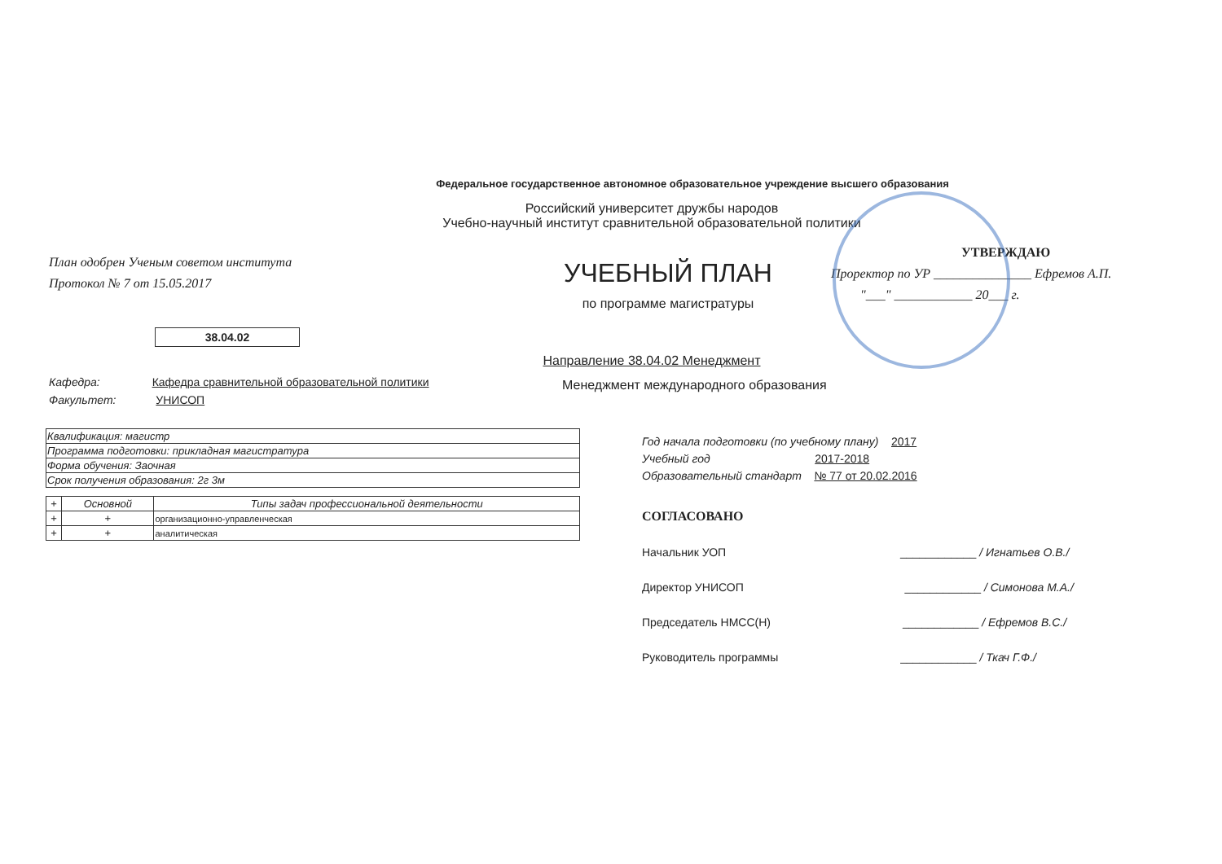Федеральное государственное автономное образовательное учреждение высшего образования
Российский университет дружбы народов
Учебно-научный институт сравнительной образовательной политики
План одобрен Ученым советом института
Протокол № 7 от 15.05.2017
УЧЕБНЫЙ ПЛАН
по программе магистратуры
УТВЕРЖДАЮ
Проректор по УР _______________ Ефремов А.П.
"___" ____________ 20___ г.
38.04.02
Направление 38.04.02 Менеджмент
Кафедра: Кафедра сравнительной образовательной политики
Факультет: УНИСОП
Менеджмент международного образования
| Квалификация: магистр |
| Программа подготовки: прикладная магистратура |
| Форма обучения: Заочная |
| Срок получения образования: 2г 3м |
| + | Основной | Типы задач профессиональной деятельности |
| --- | --- | --- |
| + | + | организационно-управленческая |
| + | + | аналитическая |
Год начала подготовки (по учебному плану) 2017
Учебный год 2017-2018
Образовательный стандарт № 77 от 20.02.2016
СОГЛАСОВАНО
Начальник УОП ____________ / Игнатьев О.В./
Директор УНИСОП ____________ / Симонова М.А./
Председатель НМСС(Н) ____________ / Ефремов В.С./
Руководитель программы ____________ / Ткач Г.Ф./